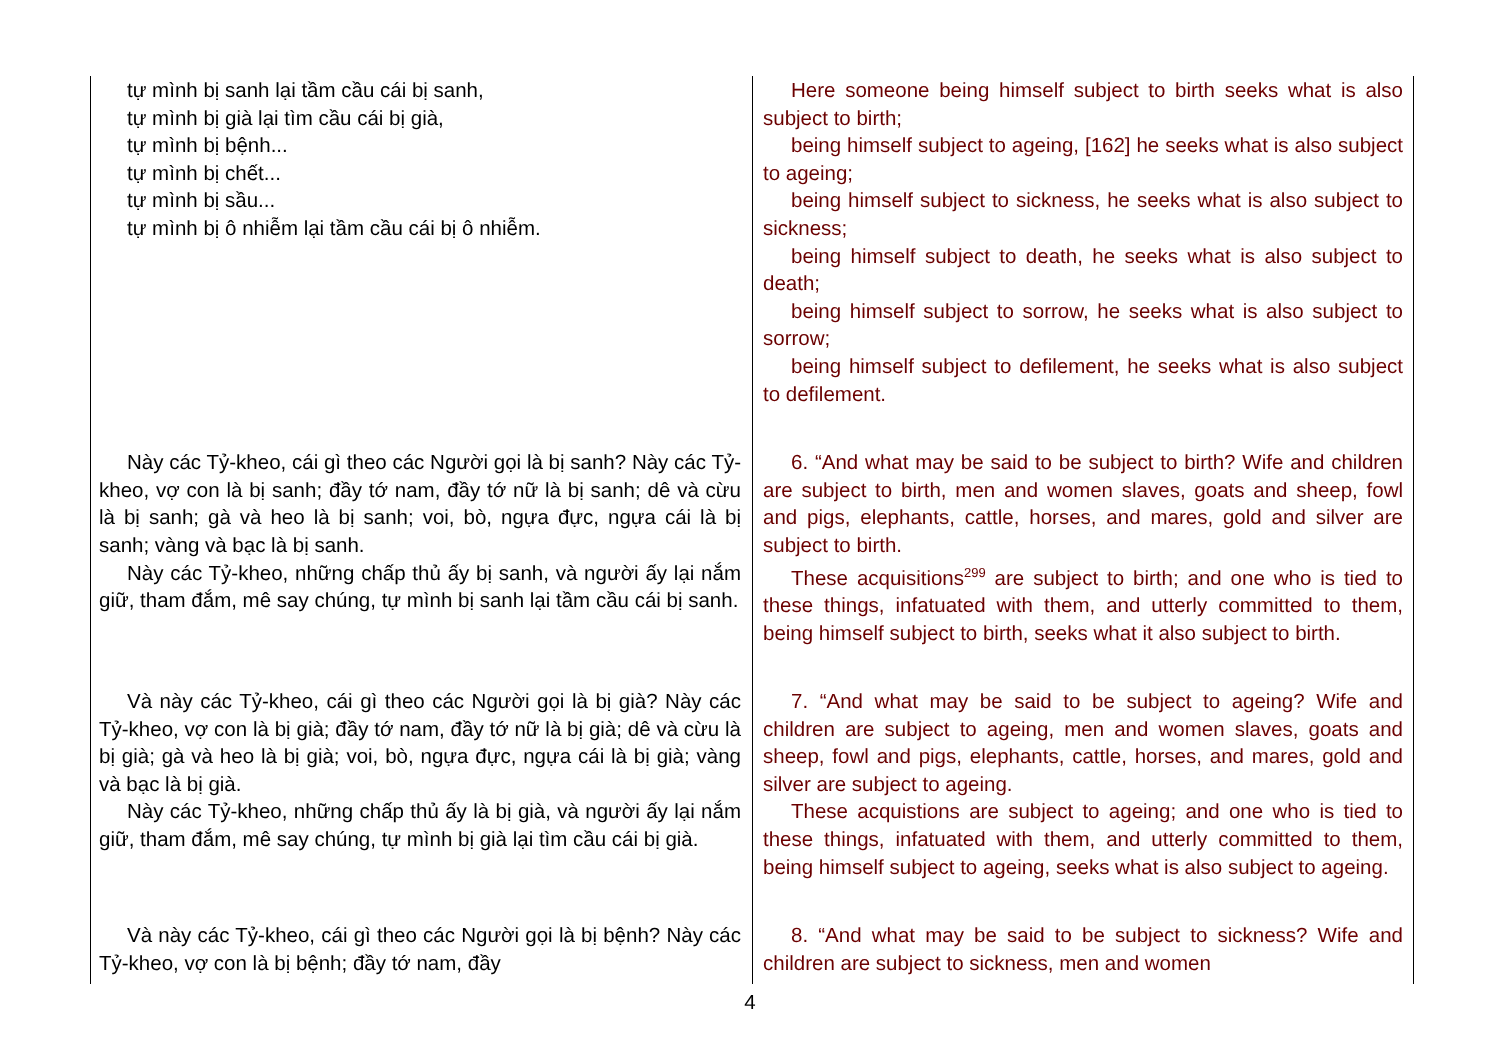| tự mình bị sanh lại tầm cầu cái bị sanh, tự mình bị già lại tìm cầu cái bị già, tự mình bị bệnh... tự mình bị chết... tự mình bị sầu... tự mình bị ô nhiễm lại tầm cầu cái bị ô nhiễm. | Here someone being himself subject to birth seeks what is also subject to birth; being himself subject to ageing, [162] he seeks what is also subject to ageing; being himself subject to sickness, he seeks what is also subject to sickness; being himself subject to death, he seeks what is also subject to death; being himself subject to sorrow, he seeks what is also subject to sorrow; being himself subject to defilement, he seeks what is also subject to defilement. |
| Này các Tỷ-kheo, cái gì theo các Người gọi là bị sanh? Này các Tỷ-kheo, vợ con là bị sanh; đầy tớ nam, đầy tớ nữ là bị sanh; dê và cừu là bị sanh; gà và heo là bị sanh; voi, bò, ngựa đực, ngựa cái là bị sanh; vàng và bạc là bị sanh. Này các Tỷ-kheo, những chấp thủ ấy bị sanh, và người ấy lại nắm giữ, tham đắm, mê say chúng, tự mình bị sanh lại tầm cầu cái bị sanh. | 6. “And what may be said to be subject to birth? Wife and children are subject to birth, men and women slaves, goats and sheep, fowl and pigs, elephants, cattle, horses, and mares, gold and silver are subject to birth. These acquisitions<sup>299</sup> are subject to birth; and one who is tied to these things, infatuated with them, and utterly committed to them, being himself subject to birth, seeks what it also subject to birth. |
| Và này các Tỷ-kheo, cái gì theo các Người gọi là bị già? Này các Tỷ-kheo, vợ con là bị già; đầy tớ nam, đầy tớ nữ là bị già; dê và cừu là bị già; gà và heo là bị già; voi, bò, ngựa đực, ngựa cái là bị già; vàng và bạc là bị già. Này các Tỷ-kheo, những chấp thủ ấy là bị già, và người ấy lại nắm giữ, tham đắm, mê say chúng, tự mình bị già lại tìm cầu cái bị già. | 7. “And what may be said to be subject to ageing? Wife and children are subject to ageing, men and women slaves, goats and sheep, fowl and pigs, elephants, cattle, horses, and mares, gold and silver are subject to ageing. These acquistions are subject to ageing; and one who is tied to these things, infatuated with them, and utterly committed to them, being himself subject to ageing, seeks what is also subject to ageing. |
| Và này các Tỷ-kheo, cái gì theo các Người gọi là bị bệnh? Này các Tỷ-kheo, vợ con là bị bệnh; đầy tớ nam, đầy | 8. “And what may be said to be subject to sickness? Wife and children are subject to sickness, men and women |
4